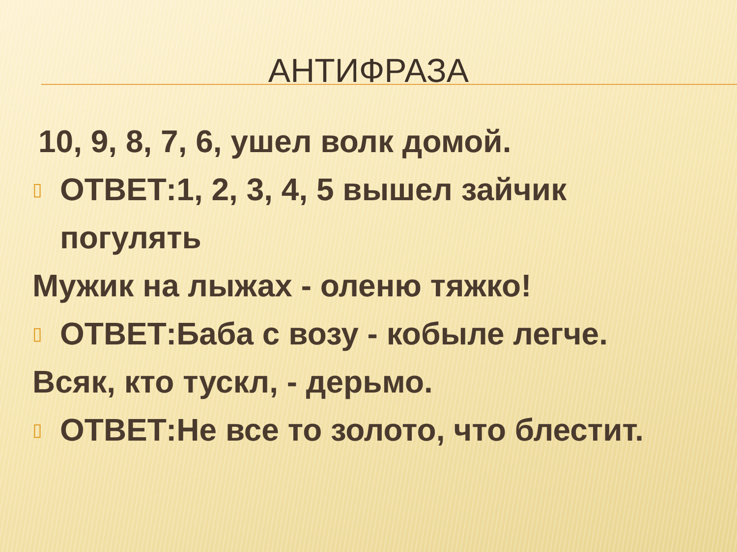АНТИФРАЗА
10, 9, 8, 7, 6, ушел волк домой.
▯
ОТВЕТ:1, 2, 3, 4, 5 вышел зайчик погулять
Мужик на лыжах - оленю тяжко!
▯
ОТВЕТ:Баба с возу - кобыле легче.
Всяк, кто тускл, - дерьмо.
▯
ОТВЕТ:Не все то золото, что блестит.